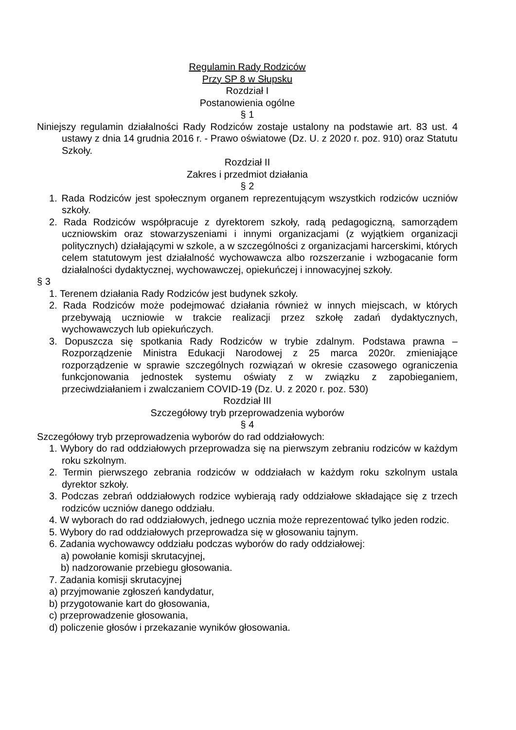Regulamin Rady Rodziców
Przy SP 8 w Słupsku
Rozdział I
Postanowienia ogólne
§ 1
Niniejszy regulamin działalności Rady Rodziców zostaje ustalony na podstawie art. 83 ust. 4 ustawy z dnia 14 grudnia 2016 r. - Prawo oświatowe (Dz. U. z 2020 r. poz. 910) oraz Statutu Szkoły.
Rozdział II
Zakres i przedmiot działania
§ 2
1. Rada Rodziców jest społecznym organem reprezentującym wszystkich rodziców uczniów szkoły.
2. Rada Rodziców współpracuje z dyrektorem szkoły, radą pedagogiczną, samorządem uczniowskim oraz stowarzyszeniami i innymi organizacjami (z wyjątkiem organizacji politycznych) działającymi w szkole, a w szczególności z organizacjami harcerskimi, których celem statutowym jest działalność wychowawcza albo rozszerzanie i wzbogacanie form działalności dydaktycznej, wychowawczej, opiekuńczej i innowacyjnej szkoły.
§ 3
1. Terenem działania Rady Rodziców jest budynek szkoły.
2. Rada Rodziców może podejmować działania również w innych miejscach, w których przebywają uczniowie w trakcie realizacji przez szkołę zadań dydaktycznych, wychowawczych lub opiekuńczych.
3. Dopuszcza się spotkania Rady Rodziców w trybie zdalnym. Podstawa prawna – Rozporządzenie Ministra Edukacji Narodowej z 25 marca 2020r. zmieniające rozporządzenie w sprawie szczególnych rozwiązań w okresie czasowego ograniczenia funkcjonowania jednostek systemu oświaty z w związku z zapobieganiem, przeciwdziałaniem i zwalczaniem COVID-19 (Dz. U. z 2020 r. poz. 530)
Rozdział III
Szczegółowy tryb przeprowadzenia wyborów
§ 4
Szczegółowy tryb przeprowadzenia wyborów do rad oddziałowych:
1. Wybory do rad oddziałowych przeprowadza się na pierwszym zebraniu rodziców w każdym roku szkolnym.
2. Termin pierwszego zebrania rodziców w oddziałach w każdym roku szkolnym ustala dyrektor szkoły.
3. Podczas zebrań oddziałowych rodzice wybierają rady oddziałowe składające się z trzech rodziców uczniów danego oddziału.
4. W wyborach do rad oddziałowych, jednego ucznia może reprezentować tylko jeden rodzic.
5. Wybory do rad oddziałowych przeprowadza się w głosowaniu tajnym.
6. Zadania wychowawcy oddziału podczas wyborów do rady oddziałowej:
a) powołanie komisji skrutacyjnej,
b) nadzorowanie przebiegu głosowania.
7. Zadania komisji skrutacyjnej
a) przyjmowanie zgłoszeń kandydatur,
b) przygotowanie kart do głosowania,
c) przeprowadzenie głosowania,
d) policzenie głosów i przekazanie wyników głosowania.